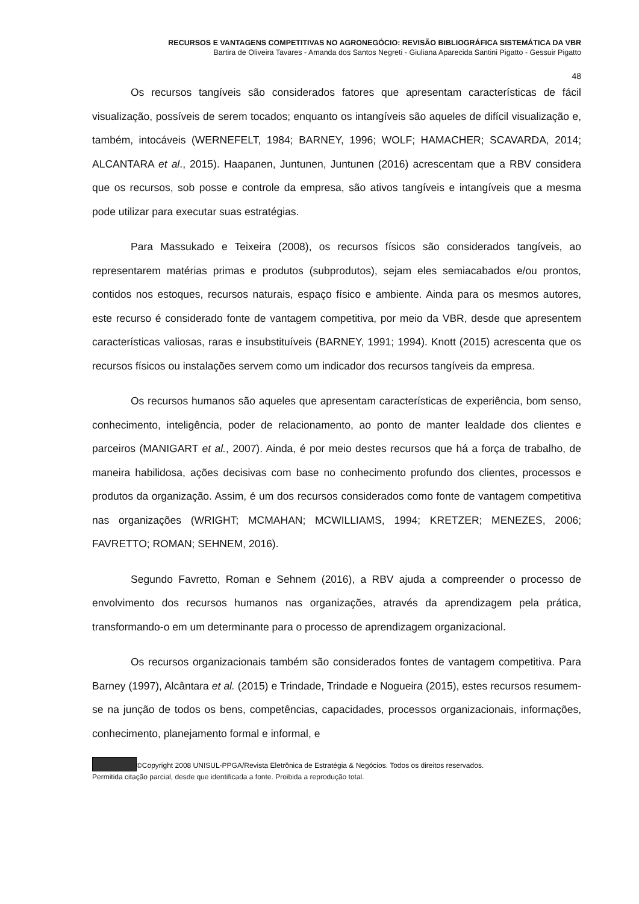RECURSOS E VANTAGENS COMPETITIVAS NO AGRONEGÓCIO: REVISÃO BIBLIOGRÁFICA SISTEMÁTICA DA VBR
Bartira de Oliveira Tavares - Amanda dos Santos Negreti - Giuliana Aparecida Santini Pigatto - Gessuir Pigatto
48
Os recursos tangíveis são considerados fatores que apresentam características de fácil visualização, possíveis de serem tocados; enquanto os intangíveis são aqueles de difícil visualização e, também, intocáveis (WERNEFELT, 1984; BARNEY, 1996; WOLF; HAMACHER; SCAVARDA, 2014; ALCANTARA et al., 2015). Haapanen, Juntunen, Juntunen (2016) acrescentam que a RBV considera que os recursos, sob posse e controle da empresa, são ativos tangíveis e intangíveis que a mesma pode utilizar para executar suas estratégias.
Para Massukado e Teixeira (2008), os recursos físicos são considerados tangíveis, ao representarem matérias primas e produtos (subprodutos), sejam eles semiacabados e/ou prontos, contidos nos estoques, recursos naturais, espaço físico e ambiente. Ainda para os mesmos autores, este recurso é considerado fonte de vantagem competitiva, por meio da VBR, desde que apresentem características valiosas, raras e insubstituíveis (BARNEY, 1991; 1994). Knott (2015) acrescenta que os recursos físicos ou instalações servem como um indicador dos recursos tangíveis da empresa.
Os recursos humanos são aqueles que apresentam características de experiência, bom senso, conhecimento, inteligência, poder de relacionamento, ao ponto de manter lealdade dos clientes e parceiros (MANIGART et al., 2007). Ainda, é por meio destes recursos que há a força de trabalho, de maneira habilidosa, ações decisivas com base no conhecimento profundo dos clientes, processos e produtos da organização. Assim, é um dos recursos considerados como fonte de vantagem competitiva nas organizações (WRIGHT; MCMAHAN; MCWILLIAMS, 1994; KRETZER; MENEZES, 2006; FAVRETTO; ROMAN; SEHNEM, 2016).
Segundo Favretto, Roman e Sehnem (2016), a RBV ajuda a compreender o processo de envolvimento dos recursos humanos nas organizações, através da aprendizagem pela prática, transformando-o em um determinante para o processo de aprendizagem organizacional.
Os recursos organizacionais também são considerados fontes de vantagem competitiva. Para Barney (1997), Alcântara et al. (2015) e Trindade, Trindade e Nogueira (2015), estes recursos resumem-se na junção de todos os bens, competências, capacidades, processos organizacionais, informações, conhecimento, planejamento formal e informal, e
©Copyright 2008 UNISUL-PPGA/Revista Eletrônica de Estratégia & Negócios. Todos os direitos reservados.
Permitida citação parcial, desde que identificada a fonte. Proibida a reprodução total.